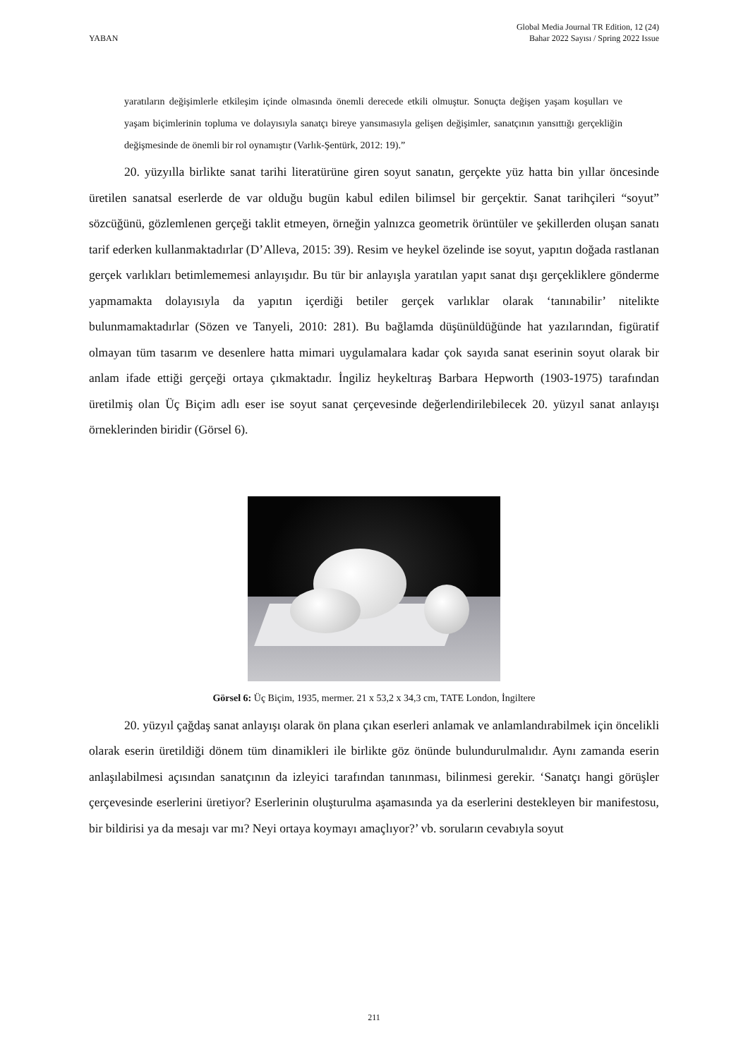YABAN
Global Media Journal TR Edition, 12 (24)
Bahar 2022 Sayısı / Spring 2022 Issue
yaratıların değişimlerle etkileşim içinde olmasında önemli derecede etkili olmuştur. Sonuçta değişen yaşam koşulları ve yaşam biçimlerinin topluma ve dolayısıyla sanatçı bireye yansımasıyla gelişen değişimler, sanatçının yansıttığı gerçekliğin değişmesinde de önemli bir rol oynamıştır (Varlık-Şentürk, 2012: 19).”
20. yüzyılla birlikte sanat tarihi literatürüne giren soyut sanatın, gerçekte yüz hatta bin yıllar öncesinde üretilen sanatsal eserlerde de var olduğu bugün kabul edilen bilimsel bir gerçektir. Sanat tarihçileri “soyut” sözcüğünü, gözlemlenen gerçeği taklit etmeyen, örneğin yalnızca geometrik örüntüler ve şekillerden oluşan sanatı tarif ederken kullanmaktadırlar (D’Alleva, 2015: 39). Resim ve heykel özelinde ise soyut, yapıtın doğada rastlanan gerçek varlıkları betimlememesi anlayışıdır. Bu tür bir anlayışla yaratılan yapıt sanat dışı gerçekliklere gönderme yapmamakta dolayısıyla da yapıtın içerdiği betiler gerçek varlıklar olarak ‘tanınabilir’ nitelikte bulunmamaktadırlar (Sözen ve Tanyeli, 2010: 281). Bu bağlamda düşünüldüğünde hat yazılarından, figüratif olmayan tüm tasarım ve desenlere hatta mimari uygulamalara kadar çok sayıda sanat eserinin soyut olarak bir anlam ifade ettiği gerçeği ortaya çıkmaktadır. İngiliz heykeltıraş Barbara Hepworth (1903-1975) tarafından üretilmiş olan Üç Biçim adlı eser ise soyut sanat çerçevesinde değerlendirilebilecek 20. yüzyıl sanat anlayışı örneklerinden biridir (Görsel 6).
Görsel 6: Üç Biçim, 1935, mermer. 21 x 53,2 x 34,3 cm, TATE London, İngiltere
20. yüzyıl çağdaş sanat anlayışı olarak ön plana çıkan eserleri anlamak ve anlamlandırabilmek için öncelikli olarak eserin üretildiği dönem tüm dinamikleri ile birlikte göz önünde bulundurulmalıdır. Aynı zamanda eserin anlaşılabilmesi açısından sanatçının da izleyici tarafından tanınması, bilinmesi gerekir. ‘Sanatçı hangi görüşler çerçevesinde eserlerini üretiyor? Eserlerinin oluşturulma aşamasında ya da eserlerini destekleyen bir manifestosu, bir bildirisi ya da mesajı var mı? Neyi ortaya koymayı amaçlıyor?’ vb. soruların cevabıyla soyut
211